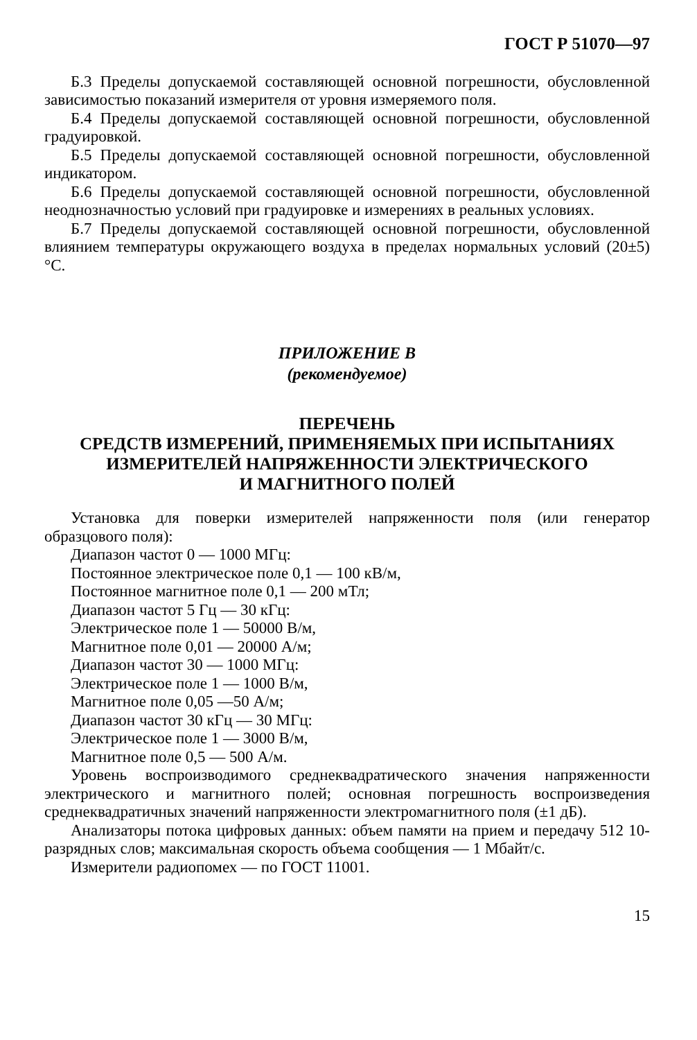ГОСТ Р 51070—97
Б.3 Пределы допускаемой составляющей основной погрешности, обусловленной зависимостью показаний измерителя от уровня измеряемого поля.
Б.4 Пределы допускаемой составляющей основной погрешности, обусловленной градуировкой.
Б.5 Пределы допускаемой составляющей основной погрешности, обусловленной индикатором.
Б.6 Пределы допускаемой составляющей основной погрешности, обусловленной неоднозначностью условий при градуировке и измерениях в реальных условиях.
Б.7 Пределы допускаемой составляющей основной погрешности, обусловленной влиянием температуры окружающего воздуха в пределах нормальных условий (20±5) °С.
ПРИЛОЖЕНИЕ В
(рекомендуемое)
ПЕРЕЧЕНЬ
СРЕДСТВ ИЗМЕРЕНИЙ, ПРИМЕНЯЕМЫХ ПРИ ИСПЫТАНИЯХ
ИЗМЕРИТЕЛЕЙ НАПРЯЖЕННОСТИ ЭЛЕКТРИЧЕСКОГО
И МАГНИТНОГО ПОЛЕЙ
Установка для поверки измерителей напряженности поля (или генератор образцового поля):
Диапазон частот 0 — 1000 МГц:
Постоянное электрическое поле 0,1 — 100 кВ/м,
Постоянное магнитное поле 0,1 — 200 мТл;
Диапазон частот 5 Гц — 30 кГц:
Электрическое поле 1 — 50000 В/м,
Магнитное поле 0,01 — 20000 А/м;
Диапазон частот 30 — 1000 МГц:
Электрическое поле 1 — 1000 В/м,
Магнитное поле 0,05 —50 А/м;
Диапазон частот 30 кГц — 30 МГц:
Электрическое поле 1 — 3000 В/м,
Магнитное поле 0,5 — 500 А/м.
Уровень воспроизводимого среднеквадратического значения напряженности электрического и магнитного полей; основная погрешность воспроизведения среднеквадратичных значений напряженности электромагнитного поля (±1 дБ).
Анализаторы потока цифровых данных: объем памяти на прием и передачу 512 10-разрядных слов; максимальная скорость объема сообщения — 1 Мбайт/с.
Измерители радиопомех — по ГОСТ 11001.
15